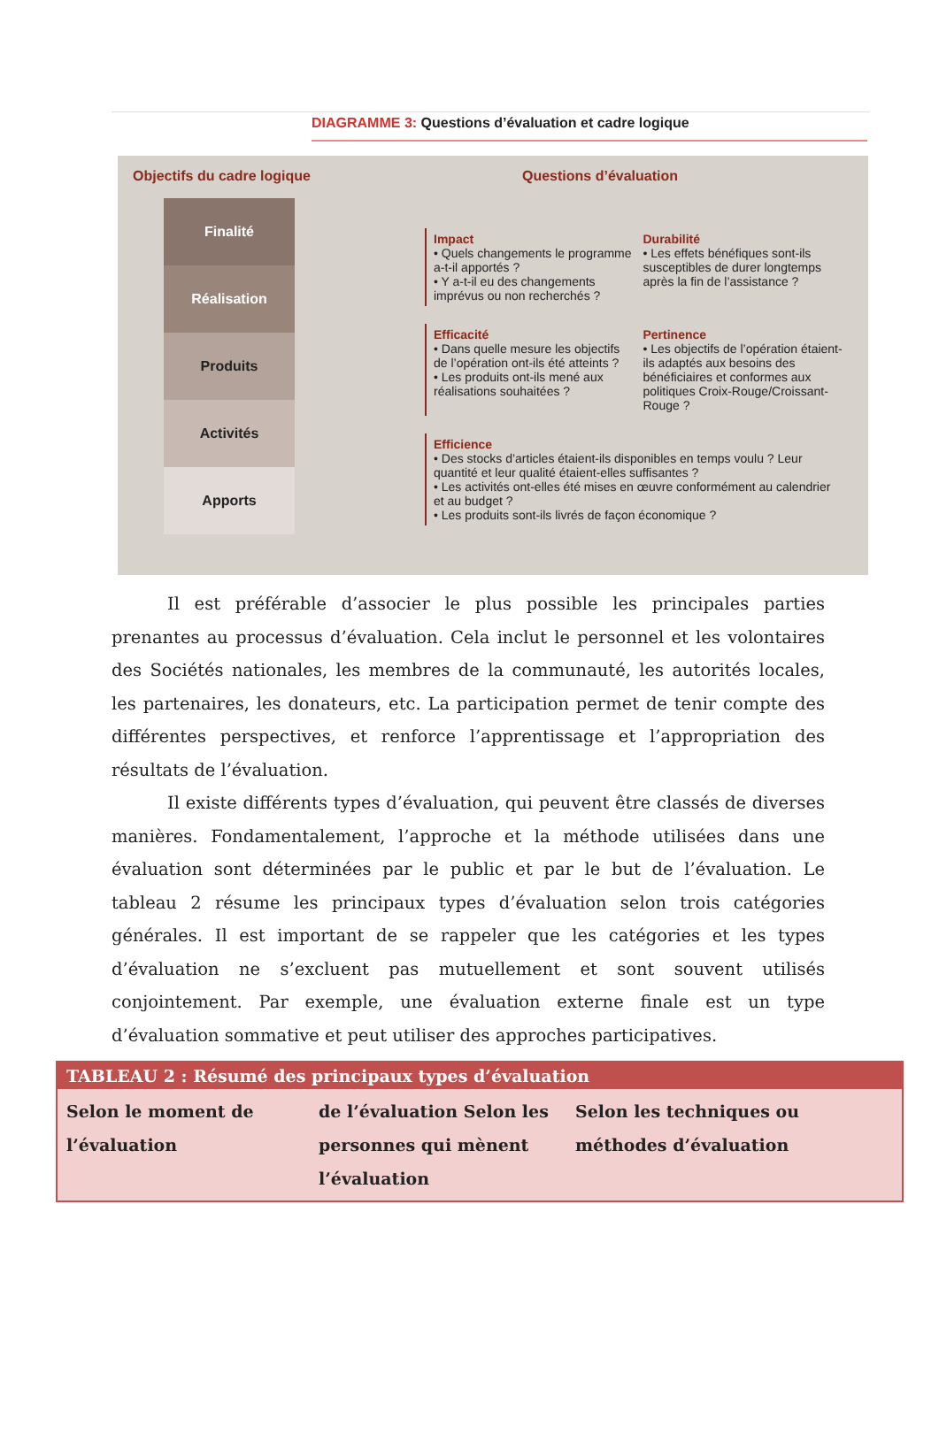DIAGRAMME 3: Questions d’évaluation et cadre logique
Objectifs du cadre logique
Finalité
Réalisation
Produits
Activités
Apports
Questions d’évaluation
Impact
• Quels changements le programme a-t-il apportés ?
• Y a-t-il eu des changements imprévus ou non recherchés ?
Durabilité
• Les effets bénéfiques sont-ils susceptibles de durer longtemps après la fin de l’assistance ?
Efficacité
• Dans quelle mesure les objectifs de l’opération ont-ils été atteints ?
• Les produits ont-ils mené aux réalisations souhaitées ?
Pertinence
• Les objectifs de l’opération étaient-ils adaptés aux besoins des bénéficiaires et conformes aux politiques Croix-Rouge/Croissant-Rouge ?
Efficience
• Des stocks d’articles étaient-ils disponibles en temps voulu ? Leur quantité et leur qualité étaient-elles suffisantes ?
• Les activités ont-elles été mises en œuvre conformément au calendrier et au budget ?
• Les produits sont-ils livrés de façon économique ?
Il est préférable d’associer le plus possible les principales parties prenantes au processus d’évaluation. Cela inclut le personnel et les volontaires des Sociétés nationales, les membres de la communauté, les autorités locales, les partenaires, les donateurs, etc. La participation permet de tenir compte des différentes perspectives, et renforce l’apprentissage et l’appropriation des résultats de l’évaluation.
Il existe différents types d’évaluation, qui peuvent être classés de diverses manières. Fondamentalement, l’approche et la méthode utilisées dans une évaluation sont déterminées par le public et par le but de l’évaluation. Le tableau 2 résume les principaux types d’évaluation selon trois catégories générales. Il est important de se rappeler que les catégories et les types d’évaluation ne s’excluent pas mutuellement et sont souvent utilisés conjointement. Par exemple, une évaluation externe finale est un type d’évaluation sommative et peut utiliser des approches participatives.
| TABLEAU 2 : Résumé des principaux types d’évaluation | | |
| --- | --- | --- |
| Selon le moment de l’évaluation | de l’évaluation Selon les personnes qui mènent l’évaluation | Selon les techniques ou méthodes d’évaluation |